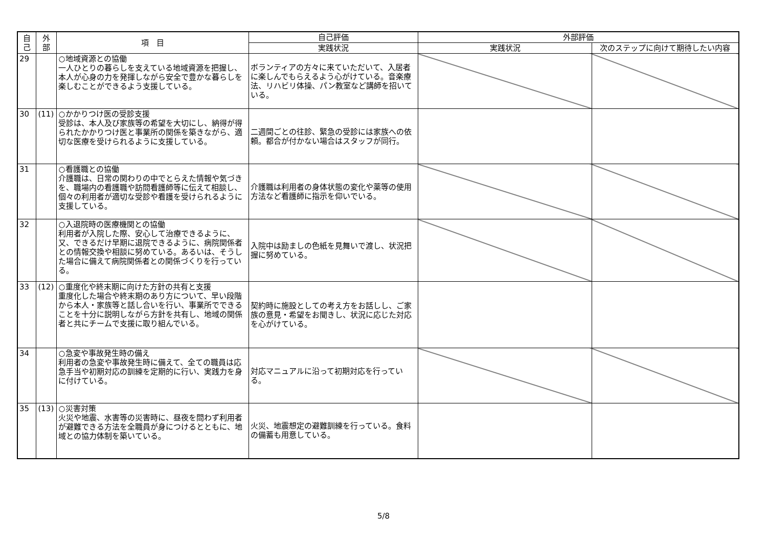| 自 己 | 外 部 | 項 目 | 自己評価 | 外部評価 | |
| --- | --- | --- | --- | --- | --- |
| | | | 実践状況 | 実践状況 | 次のステップに向けて期待したい内容 |
| 29 | | ○地域資源との協働 一人ひとりの暮らしを支えている地域資源を把握し、本人が心身の力を発揮しながら安全で豊かな暮らしを楽しむことができるよう支援している。 | ボランティアの方々に来ていただいて、入居者に楽しんでもらえるよう心がけている。音楽療法、リハビリ体操、パン教室など講師を招いている。 | | |
| 30 | (11) | ○かかりつけ医の受診支援 受診は、本人及び家族等の希望を大切にし、納得が得られたかかりつけ医と事業所の関係を築きながら、適切な医療を受けられるように支援している。 | 二週間ごとの往診、緊急の受診には家族への依頼。都合が付かない場合はスタッフが同行。 | | |
| 31 | | ○看護職との協働 介護職は、日常の関わりの中でとらえた情報や気づきを、職場内の看護職や訪問看護師等に伝えて相談し、個々の利用者が適切な受診や看護を受けられるように支援している。 | 介護職は利用者の身体状態の変化や薬等の使用方法など看護師に指示を仰いでいる。 | | |
| 32 | | ○入退院時の医療機関との協働 利用者が入院した際、安心して治療できるように、又、できるだけ早期に退院できるように、病院関係者との情報交換や相談に努めている。あるいは、そうした場合に備えて病院関係者との関係づくりを行っている。 | 入院中は励ましの色紙を見舞いで渡し、状況把握に努めている。 | | |
| 33 | (12) | ○重度化や終末期に向けた方針の共有と支援 重度化した場合や終末期のあり方について、早い段階から本人・家族等と話し合いを行い、事業所でできることを十分に説明しながら方針を共有し、地域の関係者と共にチームで支援に取り組んでいる。 | 契約時に施設としての考え方をお話しし、ご家族の意見・希望をお聞きし、状況に応じた対応を心がけている。 | | |
| 34 | | ○急変や事故発生時の備え 利用者の急変や事故発生時に備えて、全ての職員は応急手当や初期対応の訓練を定期的に行い、実践力を身に付けている。 | 対応マニュアルに沿って初期対応を行っている。 | | |
| 35 | (13) | ○災害対策 火災や地震、水害等の災害時に、昼夜を問わず利用者が避難できる方法を全職員が身につけるとともに、地域との協力体制を築いている。 | 火災、地震想定の避難訓練を行っている。食料の備蓄も用意している。 | | |
5/8